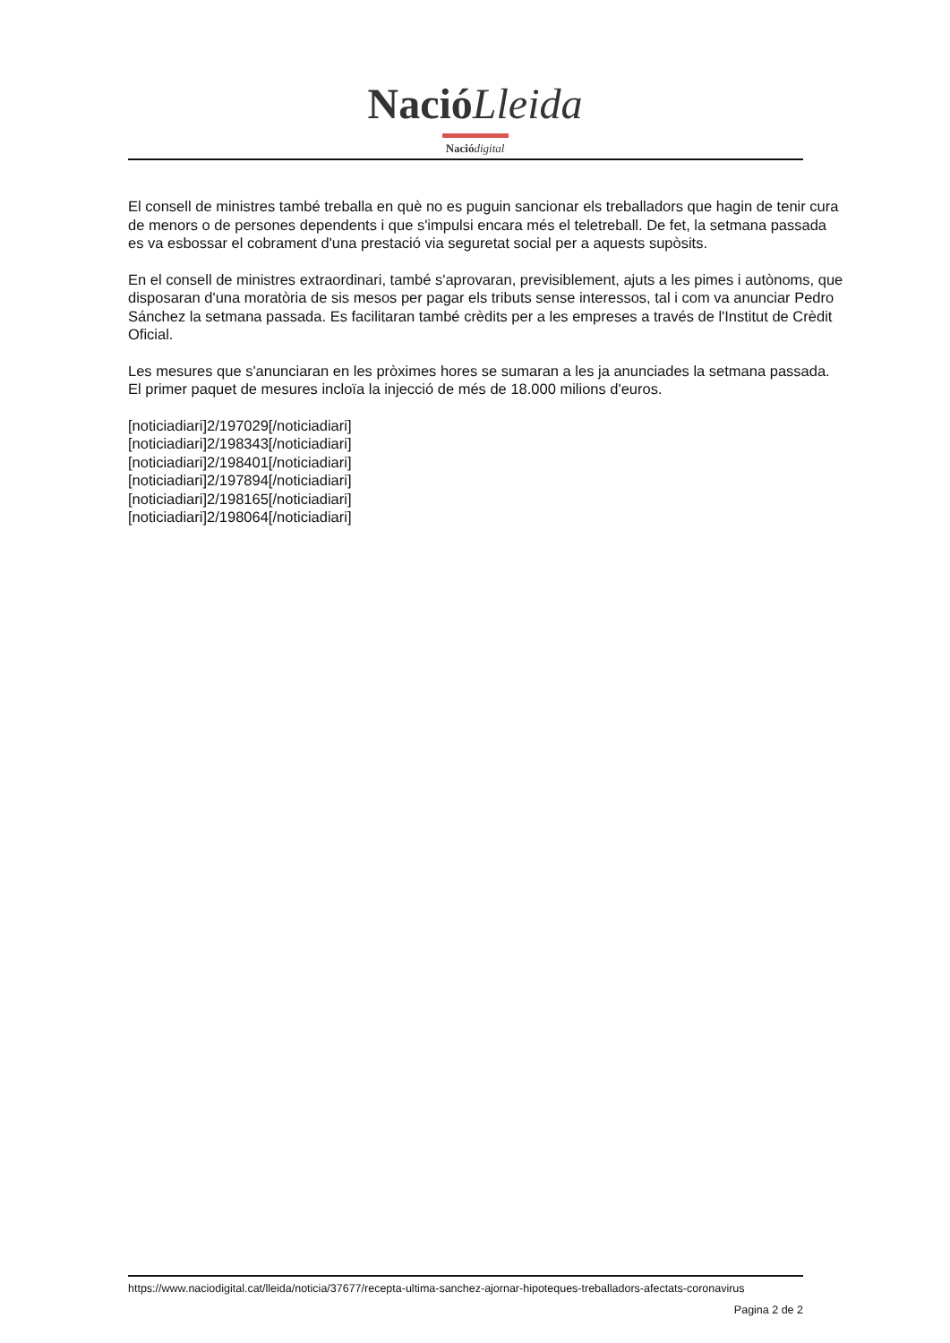Nació Lleida
Nació digital
El consell de ministres també treballa en què no es puguin sancionar els treballadors que hagin de tenir cura de menors o de persones dependents i que s'impulsi encara més el teletreball. De fet, la setmana passada es va esbossar el cobrament d'una prestació via seguretat social per a aquests supòsits.
En el consell de ministres extraordinari, també s'aprovaran, previsiblement, ajuts a les pimes i autònoms, que disposaran d'una moratòria de sis mesos per pagar els tributs sense interessos, tal i com va anunciar Pedro Sánchez la setmana passada. Es facilitaran també crèdits per a les empreses a través de l'Institut de Crèdit Oficial.
Les mesures que s'anunciaran en les pròximes hores se sumaran a les ja anunciades la setmana passada. El primer paquet de mesures incloïa la injecció de més de 18.000 milions d'euros.
[noticiadiari]2/197029[/noticiadiari]
[noticiadiari]2/198343[/noticiadiari]
[noticiadiari]2/198401[/noticiadiari]
[noticiadiari]2/197894[/noticiadiari]
[noticiadiari]2/198165[/noticiadiari]
[noticiadiari]2/198064[/noticiadiari]
https://www.naciodigital.cat/lleida/noticia/37677/recepta-ultima-sanchez-ajornar-hipoteques-treballadors-afectats-coronavirus
Pagina 2 de 2